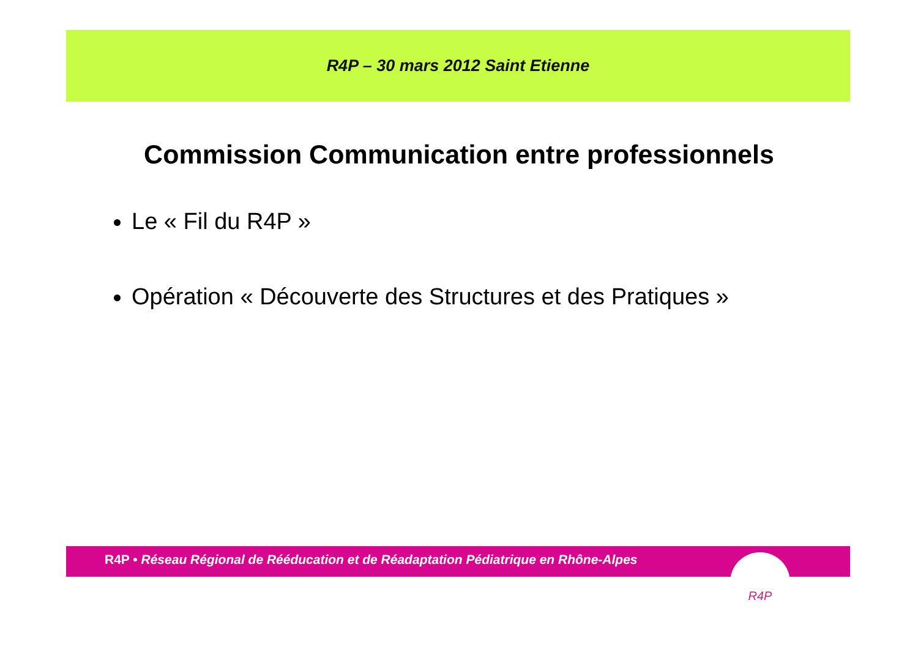R4P – 30 mars 2012 Saint Etienne
Commission Communication entre professionnels
Le « Fil du R4P »
Opération « Découverte des Structures et des Pratiques »
R4P • Réseau Régional de Rééducation et de Réadaptation Pédiatrique en Rhône-Alpes
R4P